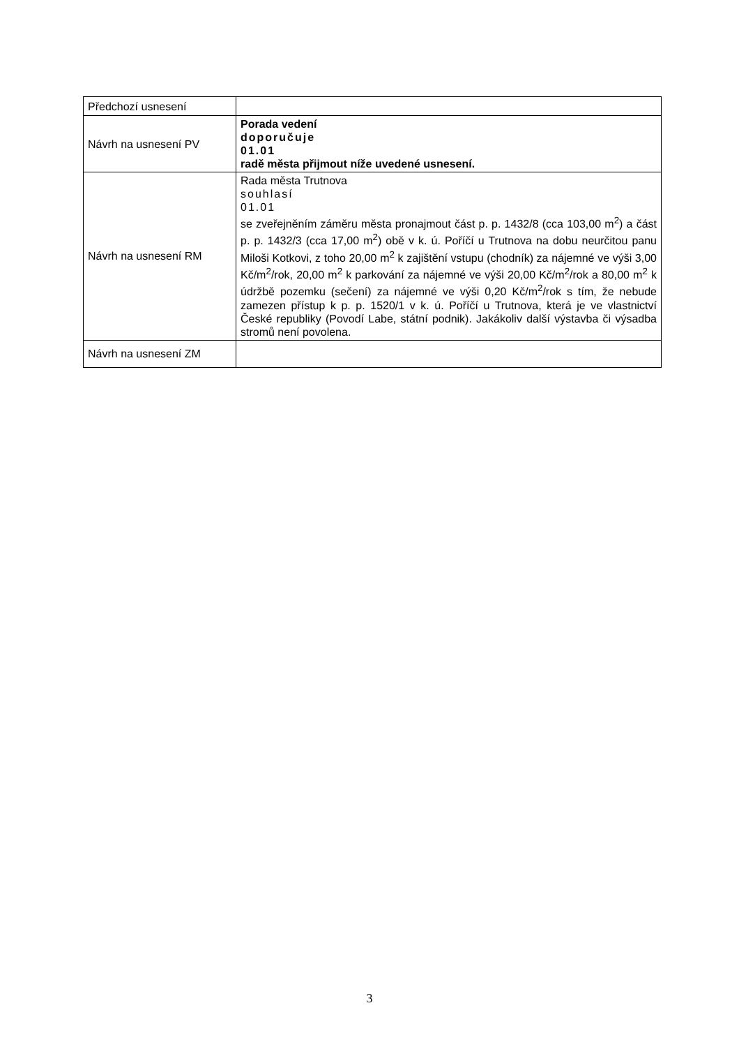| Předchozí usnesení | |
| Návrh na usnesení PV | Porada vedení doporučuje 01.01 radě města přijmout níže uvedené usnesení. |
| Návrh na usnesení RM | Rada města Trutnova souhlasí 01.01 se zveřejněním záměru města pronajmout část p. p. 1432/8 (cca 103,00 m<sup>2</sup>) a část p. p. 1432/3 (cca 17,00 m<sup>2</sup>) obě v k. ú. Poříčí u Trutnova na dobu neurčitou panu Miloši Kotkovi, z toho 20,00 m<sup>2</sup> k zajištění vstupu (chodník) za nájemné ve výši 3,00 Kč/m<sup>2</sup>/rok, 20,00 m<sup>2</sup> k parkování za nájemné ve výši 20,00 Kč/m<sup>2</sup>/rok a 80,00 m<sup>2</sup> k údržbě pozemku (sečení) za nájemné ve výši 0,20 Kč/m<sup>2</sup>/rok s tím, že nebude zamezen přístup k p. p. 1520/1 v k. ú. Poříčí u Trutnova, která je ve vlastnictví České republiky (Povodí Labe, státní podnik). Jakákoliv další výstavba či výsadba stromů není povolena. |
| Návrh na usnesení ZM | |
3